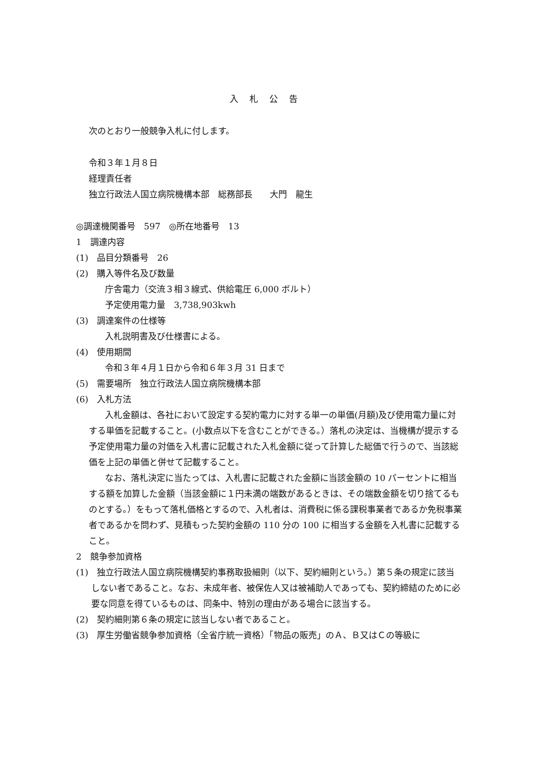入札公告
次のとおり一般競争入札に付します。
令和３年１月８日
経理責任者
独立行政法人国立病院機構本部　総務部長　　大門　龍生
◎調達機関番号　597　◎所在地番号　13
1　調達内容
(1)　品目分類番号　26
(2)　購入等件名及び数量
庁舎電力（交流３相３線式、供給電圧 6,000 ボルト）
予定使用電力量　3,738,903kwh
(3)　調達案件の仕様等
入札説明書及び仕様書による。
(4)　使用期間
令和３年４月１日から令和６年３月 31 日まで
(5)　需要場所　独立行政法人国立病院機構本部
(6)　入札方法
入札金額は、各社において設定する契約電力に対する単一の単価(月額)及び使用電力量に対する単価を記載すること。(小数点以下を含むことができる。）落札の決定は、当機構が提示する予定使用電力量の対価を入札書に記載された入札金額に従って計算した総価で行うので、当該総価を上記の単価と併せて記載すること。
なお、落札決定に当たっては、入札書に記載された金額に当該金額の 10 パーセントに相当する額を加算した金額（当該金額に１円未満の端数があるときは、その端数金額を切り捨てるものとする。）をもって落札価格とするので、入札者は、消費税に係る課税事業者であるか免税事業者であるかを問わず、見積もった契約金額の 110 分の 100 に相当する金額を入札書に記載すること。
2　競争参加資格
(1)　独立行政法人国立病院機構契約事務取扱細則（以下、契約細則という。）第５条の規定に該当しない者であること。なお、未成年者、被保佐人又は被補助人であっても、契約締結のために必要な同意を得ているものは、同条中、特別の理由がある場合に該当する。
(2)　契約細則第６条の規定に該当しない者であること。
(3)　厚生労働省競争参加資格（全省庁統一資格）「物品の販売」のＡ、Ｂ又はＣの等級に